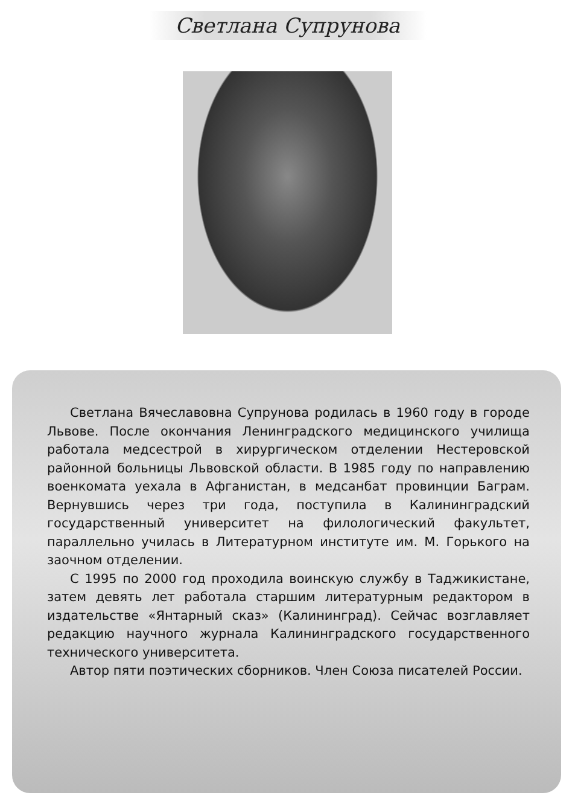Светлана Супрунова
Светлана Вячеславовна Супрунова родилась в 1960 году в городе Львове. После окончания Ленинградского медицинского училища работала медсестрой в хирургическом отделении Нестеровской районной больницы Львовской области. В 1985 году по направлению военкомата уехала в Афганистан, в медсанбат провинции Баграм. Вернувшись через три года, поступила в Калининградский государственный университет на филологический факультет, параллельно училась в Литературном институте им. М. Горького на заочном отделении.
С 1995 по 2000 год проходила воинскую службу в Таджикистане, затем девять лет работала старшим литературным редактором в издательстве «Янтарный сказ» (Калининград). Сейчас возглавляет редакцию научного журнала Калининградского государственного технического университета.
Автор пяти поэтических сборников. Член Союза писателей России.